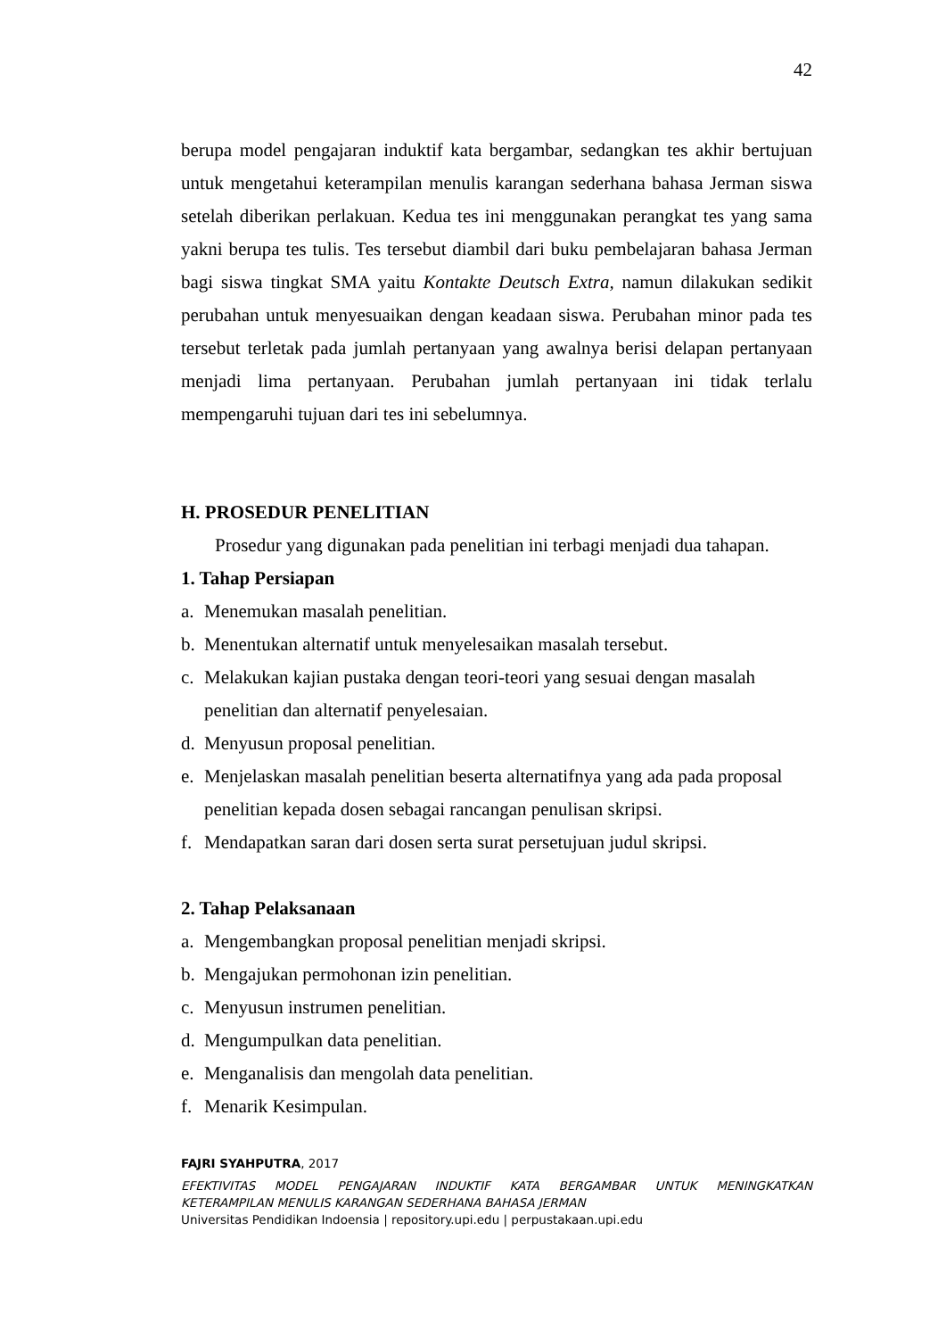42
berupa model pengajaran induktif kata bergambar, sedangkan tes akhir bertujuan untuk mengetahui keterampilan menulis karangan sederhana bahasa Jerman siswa setelah diberikan perlakuan. Kedua tes ini menggunakan perangkat tes yang sama yakni berupa tes tulis. Tes tersebut diambil dari buku pembelajaran bahasa Jerman bagi siswa tingkat SMA yaitu Kontakte Deutsch Extra, namun dilakukan sedikit perubahan untuk menyesuaikan dengan keadaan siswa. Perubahan minor pada tes tersebut terletak pada jumlah pertanyaan yang awalnya berisi delapan pertanyaan menjadi lima pertanyaan. Perubahan jumlah pertanyaan ini tidak terlalu mempengaruhi tujuan dari tes ini sebelumnya.
H. PROSEDUR PENELITIAN
Prosedur yang digunakan pada penelitian ini terbagi menjadi dua tahapan.
1. Tahap Persiapan
a. Menemukan masalah penelitian.
b. Menentukan alternatif untuk menyelesaikan masalah tersebut.
c. Melakukan kajian pustaka dengan teori-teori yang sesuai dengan masalah penelitian dan alternatif penyelesaian.
d. Menyusun proposal penelitian.
e. Menjelaskan masalah penelitian beserta alternatifnya yang ada pada proposal penelitian kepada dosen sebagai rancangan penulisan skripsi.
f. Mendapatkan saran dari dosen serta surat persetujuan judul skripsi.
2. Tahap Pelaksanaan
a. Mengembangkan proposal penelitian menjadi skripsi.
b. Mengajukan permohonan izin penelitian.
c. Menyusun instrumen penelitian.
d. Mengumpulkan data penelitian.
e. Menganalisis dan mengolah data penelitian.
f. Menarik Kesimpulan.
FAJRI SYAHPUTRA, 2017
EFEKTIVITAS MODEL PENGAJARAN INDUKTIF KATA BERGAMBAR UNTUK MENINGKATKAN
KETERAMPILAN MENULIS KARANGAN SEDERHANA BAHASA JERMAN
Universitas Pendidikan Indoensia | repository.upi.edu | perpustakaan.upi.edu